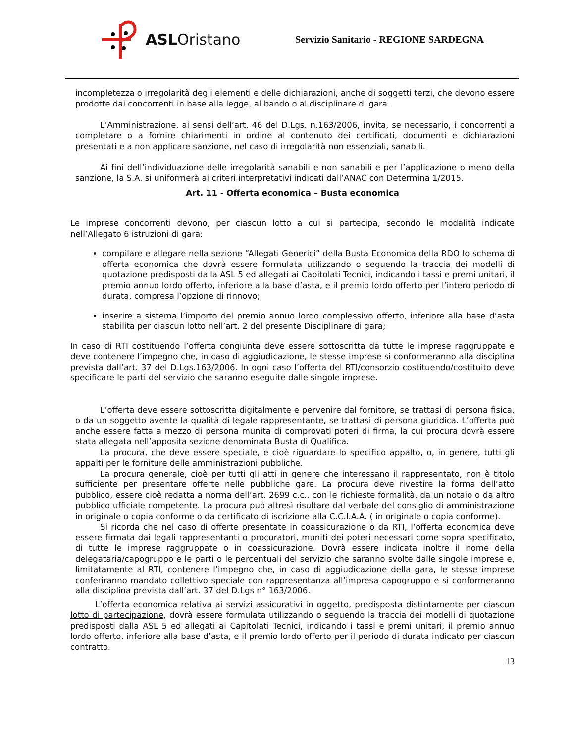ASLOristano
Servizio Sanitario - REGIONE SARDEGNA
incompletezza o irregolarità degli elementi e delle dichiarazioni, anche di soggetti terzi, che devono essere prodotte dai concorrenti in base alla legge, al bando o al disciplinare di gara.
L’Amministrazione, ai sensi dell’art. 46 del D.Lgs. n.163/2006, invita, se necessario, i concorrenti a completare o a fornire chiarimenti in ordine al contenuto dei certificati, documenti e dichiarazioni presentati e a non applicare sanzione, nel caso di irregolarità non essenziali, sanabili.
Ai fini dell’individuazione delle irregolarità sanabili e non sanabili e per l’applicazione o meno della sanzione, la S.A. si uniformerà ai criteri interpretativi indicati dall’ANAC con Determina 1/2015.
Art. 11 - Offerta economica – Busta economica
Le imprese concorrenti devono, per ciascun lotto a cui si partecipa, secondo le modalità indicate nell’Allegato 6 istruzioni di gara:
compilare e allegare nella sezione “Allegati Generici” della Busta Economica della RDO lo schema di offerta economica che dovrà essere formulata utilizzando o seguendo la traccia dei modelli di quotazione predisposti dalla ASL 5 ed allegati ai Capitolati Tecnici, indicando i tassi e premi unitari, il premio annuo lordo offerto, inferiore alla base d’asta, e il premio lordo offerto per l’intero periodo di durata, compresa l’opzione di rinnovo;
inserire a sistema l’importo del premio annuo lordo complessivo offerto, inferiore alla base d’asta stabilita per ciascun lotto nell’art. 2 del presente Disciplinare di gara;
In caso di RTI costituendo l’offerta congiunta deve essere sottoscritta da tutte le imprese raggruppate e deve contenere l’impegno che, in caso di aggiudicazione, le stesse imprese si conformeranno alla disciplina prevista dall’art. 37 del D.Lgs.163/2006. In ogni caso l’offerta del RTI/consorzio costituendo/costituito deve specificare le parti del servizio che saranno eseguite dalle singole imprese.
L’offerta deve essere sottoscritta digitalmente e pervenire dal fornitore, se trattasi di persona fisica, o da un soggetto avente la qualità di legale rappresentante, se trattasi di persona giuridica. L’offerta può anche essere fatta a mezzo di persona munita di comprovati poteri di firma, la cui procura dovrà essere stata allegata nell’apposita sezione denominata Busta di Qualifica.
La procura, che deve essere speciale, e cioè riguardare lo specifico appalto, o, in genere, tutti gli appalti per le forniture delle amministrazioni pubbliche.
La procura generale, cioè per tutti gli atti in genere che interessano il rappresentato, non è titolo sufficiente per presentare offerte nelle pubbliche gare. La procura deve rivestire la forma dell’atto pubblico, essere cioè redatta a norma dell’art. 2699 c.c., con le richieste formalità, da un notaio o da altro pubblico ufficiale competente. La procura può altresì risultare dal verbale del consiglio di amministrazione in originale o copia conforme o da certificato di iscrizione alla C.C.I.A.A. ( in originale o copia conforme).
Si ricorda che nel caso di offerte presentate in coassicurazione o da RTI, l’offerta economica deve essere firmata dai legali rappresentanti o procuratori, muniti dei poteri necessari come sopra specificato, di tutte le imprese raggruppate o in coassicurazione. Dovrà essere indicata inoltre il nome della delegataria/capogruppo e le parti o le percentuali del servizio che saranno svolte dalle singole imprese e, limitatamente al RTI, contenere l’impegno che, in caso di aggiudicazione della gara, le stesse imprese conferiranno mandato collettivo speciale con rappresentanza all’impresa capogruppo e si conformeranno alla disciplina prevista dall’art. 37 del D.Lgs n° 163/2006.
L’offerta economica relativa ai servizi assicurativi in oggetto, predisposta distintamente per ciascun lotto di partecipazione, dovrà essere formulata utilizzando o seguendo la traccia dei modelli di quotazione predisposti dalla ASL 5 ed allegati ai Capitolati Tecnici, indicando i tassi e premi unitari, il premio annuo lordo offerto, inferiore alla base d’asta, e il premio lordo offerto per il periodo di durata indicato per ciascun contratto.
13